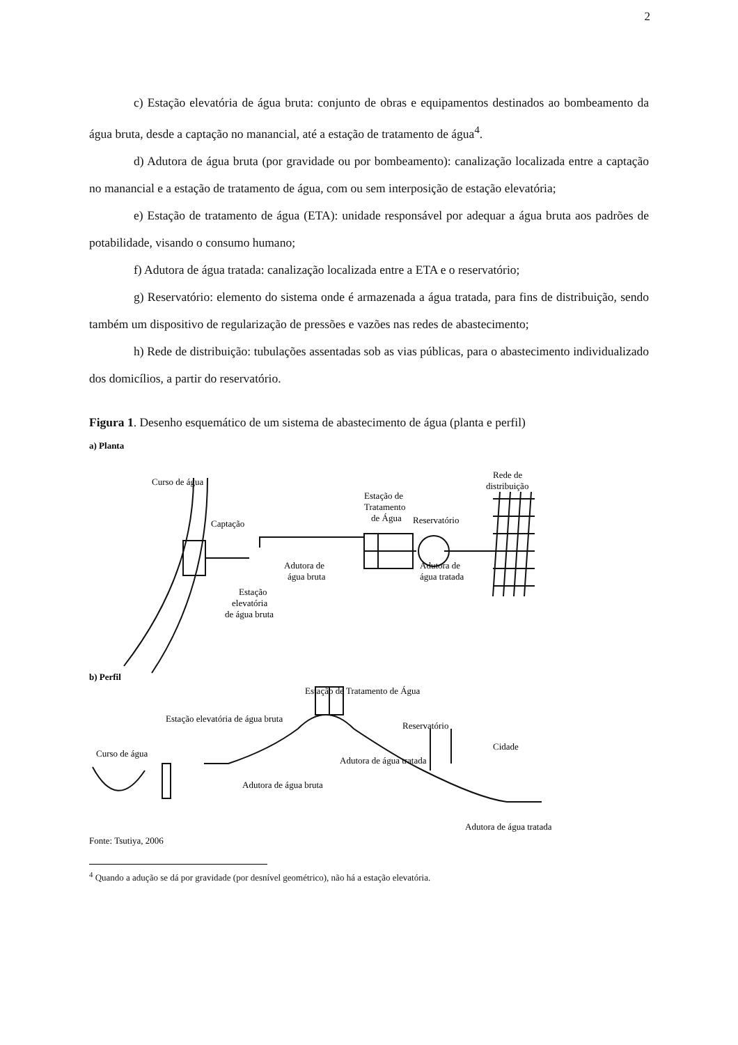2
c) Estação elevatória de água bruta: conjunto de obras e equipamentos destinados ao bombeamento da água bruta, desde a captação no manancial, até a estação de tratamento de água<sup>4</sup>.
d) Adutora de água bruta (por gravidade ou por bombeamento): canalização localizada entre a captação no manancial e a estação de tratamento de água, com ou sem interposição de estação elevatória;
e) Estação de tratamento de água (ETA): unidade responsável por adequar a água bruta aos padrões de potabilidade, visando o consumo humano;
f) Adutora de água tratada: canalização localizada entre a ETA e o reservatório;
g) Reservatório: elemento do sistema onde é armazenada a água tratada, para fins de distribuição, sendo também um dispositivo de regularização de pressões e vazões nas redes de abastecimento;
h) Rede de distribuição: tubulações assentadas sob as vias públicas, para o abastecimento individualizado dos domicílios, a partir do reservatório.
Figura 1. Desenho esquemático de um sistema de abastecimento de água (planta e perfil)
a) Planta
Curso de água
Captação
Adutora de
água bruta
Estação
elevatória
de água bruta
Estação de
Tratamento
de Água
Adutora de
água tratada
Reservatório
Rede de
distribuição
b) Perfil
Estação de Tratamento de Água
Estação elevatória de água bruta
Curso de água
Adutora de água bruta
Adutora de água tratada
Reservatório
Cidade
Adutora de água tratada
Fonte: Tsutiya, 2006
<sup>4</sup> Quando a adução se dá por gravidade (por desnível geométrico), não há a estação elevatória.